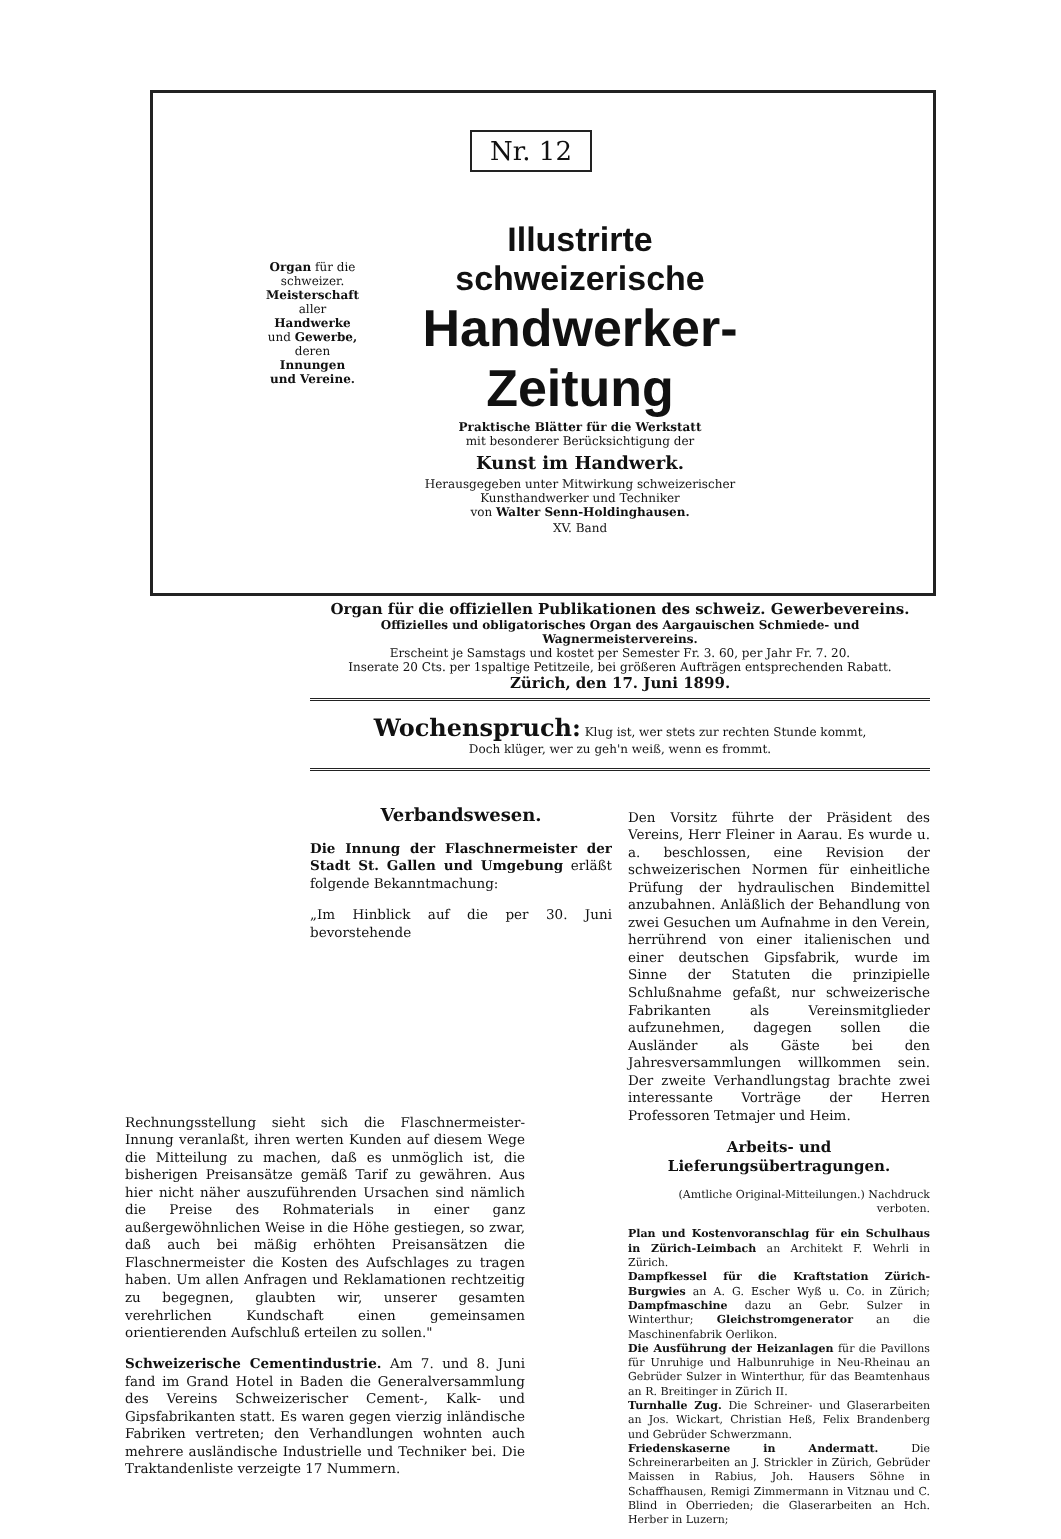Nr. 12
Organ für die schweizer. Meisterschaft aller Handwerke und Gewerbe, deren Innungen und Vereine.
Illustrirte schweizerische
Handwerker-Zeitung
Praktische Blätter für die Werkstatt
mit besonderer Berücksichtigung der
Kunst im Handwerk.
Herausgegeben unter Mitwirkung schweizerischer Kunsthandwerker und Techniker
von Walter Senn-Holdinghausen.
XV. Band
Organ für die offiziellen Publikationen des schweiz. Gewerbevereins.
Offizielles und obligatorisches Organ des Aargauischen Schmiede- und Wagnermeistervereins.
Erscheint je Samstags und kostet per Semester Fr. 3. 60, per Jahr Fr. 7. 20.
Inserate 20 Cts. per 1spaltige Petitzeile, bei größeren Aufträgen entsprechenden Rabatt.
Zürich, den 17. Juni 1899.
Wochenspruch: Klug ist, wer stets zur rechten Stunde kommt,
Doch klüger, wer zu geh'n weiß, wenn es frommt.
Verbandswesen.
Die Innung der Flaschnermeister der Stadt St. Gallen und Umgebung erläßt folgende Bekanntmachung:
„Im Hinblick auf die per 30. Juni bevorstehende
Den Vorsitz führte der Präsident des Vereins, Herr Fleiner in Aarau. Es wurde u. a. beschlossen, eine Revision der schweizerischen Normen für einheitliche Prüfung der hydraulischen Bindemittel anzubahnen. Anläßlich der Behandlung von zwei Gesuchen um Aufnahme in den Verein, herrührend von einer italienischen und einer deutschen Gipsfabrik, wurde im Sinne der Statuten die prinzipielle Schlußnahme gefaßt, nur schweizerische Fabrikanten als Vereinsmitglieder aufzunehmen, dagegen sollen die Ausländer als Gäste bei den Jahresversammlungen willkommen sein. Der zweite Verhandlungstag brachte zwei interessante Vorträge der Herren Professoren Tetmajer und Heim.
Arbeits- und Lieferungsübertragungen.
(Amtliche Original-Mitteilungen.) Nachdruck verboten.
Plan und Kostenvoranschlag für ein Schulhaus in Zürich-Leimbach an Architekt F. Wehrli in Zürich.
Dampfkessel für die Kraftstation Zürich-Burgwies an A. G. Escher Wyß u. Co. in Zürich; Dampfmaschine dazu an Gebr. Sulzer in Winterthur; Gleichstromgenerator an die Maschinenfabrik Oerlikon.
Die Ausführung der Heizanlagen für die Pavillons für Unruhige und Halbunruhige in Neu-Rheinau an Gebrüder Sulzer in Winterthur, für das Beamtenhaus an R. Breitinger in Zürich II.
Turnhalle Zug. Die Schreiner- und Glaserarbeiten an Jos. Wickart, Christian Heß, Felix Brandenberg und Gebrüder Schwerzmann.
Friedenskaserne in Andermatt. Die Schreinerarbeiten an J. Strickler in Zürich, Gebrüder Maissen in Rabius, Joh. Hausers Söhne in Schaffhausen, Remigi Zimmermann in Vitznau und C. Blind in Oberrieden; die Glaserarbeiten an Hch. Herber in Luzern;
Rechnungsstellung sieht sich die Flaschnermeister-Innung veranlaßt, ihren werten Kunden auf diesem Wege die Mitteilung zu machen, daß es unmöglich ist, die bisherigen Preisansätze gemäß Tarif zu gewähren. Aus hier nicht näher auszuführenden Ursachen sind nämlich die Preise des Rohmaterials in einer ganz außergewöhnlichen Weise in die Höhe gestiegen, so zwar, daß auch bei mäßig erhöhten Preisansätzen die Flaschnermeister die Kosten des Aufschlages zu tragen haben. Um allen Anfragen und Reklamationen rechtzeitig zu begegnen, glaubten wir, unserer gesamten verehrlichen Kundschaft einen gemeinsamen orientierenden Aufschluß erteilen zu sollen."
Schweizerische Cementindustrie. Am 7. und 8. Juni fand im Grand Hotel in Baden die Generalversammlung des Vereins Schweizerischer Cement-, Kalk- und Gipsfabrikanten statt. Es waren gegen vierzig inländische Fabriken vertreten; den Verhandlungen wohnten auch mehrere ausländische Industrielle und Techniker bei. Die Traktandenliste verzeigte 17 Nummern.